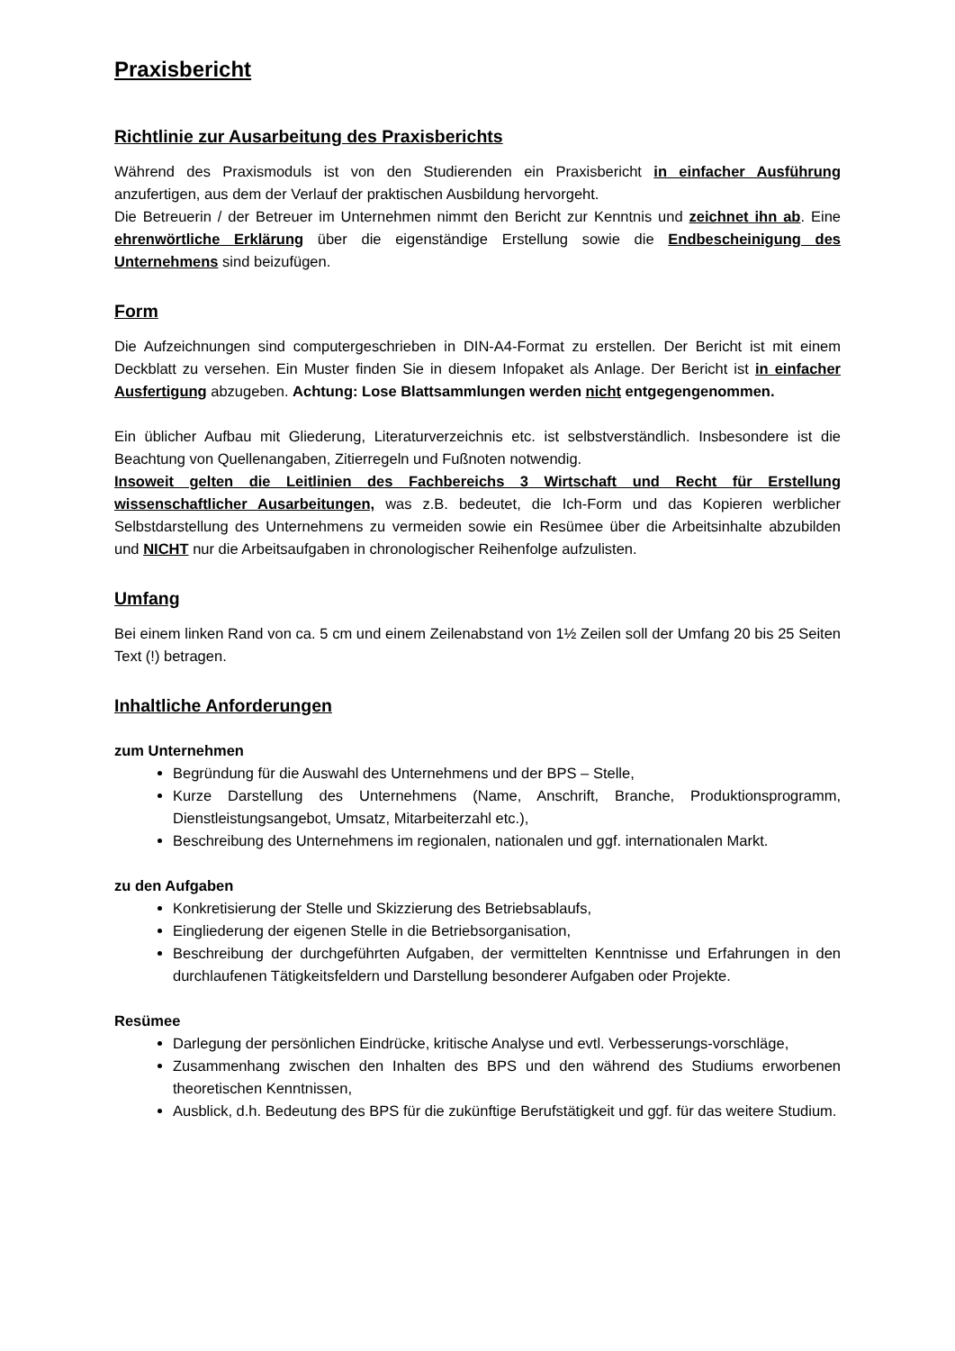Praxisbericht
Richtlinie zur Ausarbeitung des Praxisberichts
Während des Praxismoduls ist von den Studierenden ein Praxisbericht in einfacher Ausführung anzufertigen, aus dem der Verlauf der praktischen Ausbildung hervorgeht.
Die Betreuerin / der Betreuer im Unternehmen nimmt den Bericht zur Kenntnis und zeichnet ihn ab. Eine ehrenwörtliche Erklärung über die eigenständige Erstellung sowie die Endbescheinigung des Unternehmens sind beizufügen.
Form
Die Aufzeichnungen sind computergeschrieben in DIN-A4-Format zu erstellen. Der Bericht ist mit einem Deckblatt zu versehen. Ein Muster finden Sie in diesem Infopaket als Anlage. Der Bericht ist in einfacher Ausfertigung abzugeben. Achtung: Lose Blattsammlungen werden nicht entgegengenommen.
Ein üblicher Aufbau mit Gliederung, Literaturverzeichnis etc. ist selbstverständlich. Insbesondere ist die Beachtung von Quellenangaben, Zitierregeln und Fußnoten notwendig.
Insoweit gelten die Leitlinien des Fachbereichs 3 Wirtschaft und Recht für Erstellung wissenschaftlicher Ausarbeitungen, was z.B. bedeutet, die Ich-Form und das Kopieren werblicher Selbstdarstellung des Unternehmens zu vermeiden sowie ein Resümee über die Arbeitsinhalte abzubilden und NICHT nur die Arbeitsaufgaben in chronologischer Reihenfolge aufzulisten.
Umfang
Bei einem linken Rand von ca. 5 cm und einem Zeilenabstand von 1½ Zeilen soll der Umfang 20 bis 25 Seiten Text (!) betragen.
Inhaltliche Anforderungen
zum Unternehmen
Begründung für die Auswahl des Unternehmens und der BPS – Stelle,
Kurze Darstellung des Unternehmens (Name, Anschrift, Branche, Produktionsprogramm, Dienstleistungsangebot, Umsatz, Mitarbeiterzahl etc.),
Beschreibung des Unternehmens im regionalen, nationalen und ggf. internationalen Markt.
zu den Aufgaben
Konkretisierung der Stelle und Skizzierung des Betriebsablaufs,
Eingliederung der eigenen Stelle in die Betriebsorganisation,
Beschreibung der durchgeführten Aufgaben, der vermittelten Kenntnisse und Erfahrungen in den durchlaufenen Tätigkeitsfeldern und Darstellung besonderer Aufgaben oder Projekte.
Resümee
Darlegung der persönlichen Eindrücke, kritische Analyse und evtl. Verbesserungs-vorschläge,
Zusammenhang zwischen den Inhalten des BPS und den während des Studiums erworbenen theoretischen Kenntnissen,
Ausblick, d.h. Bedeutung des BPS für die zukünftige Berufstätigkeit und ggf. für das weitere Studium.